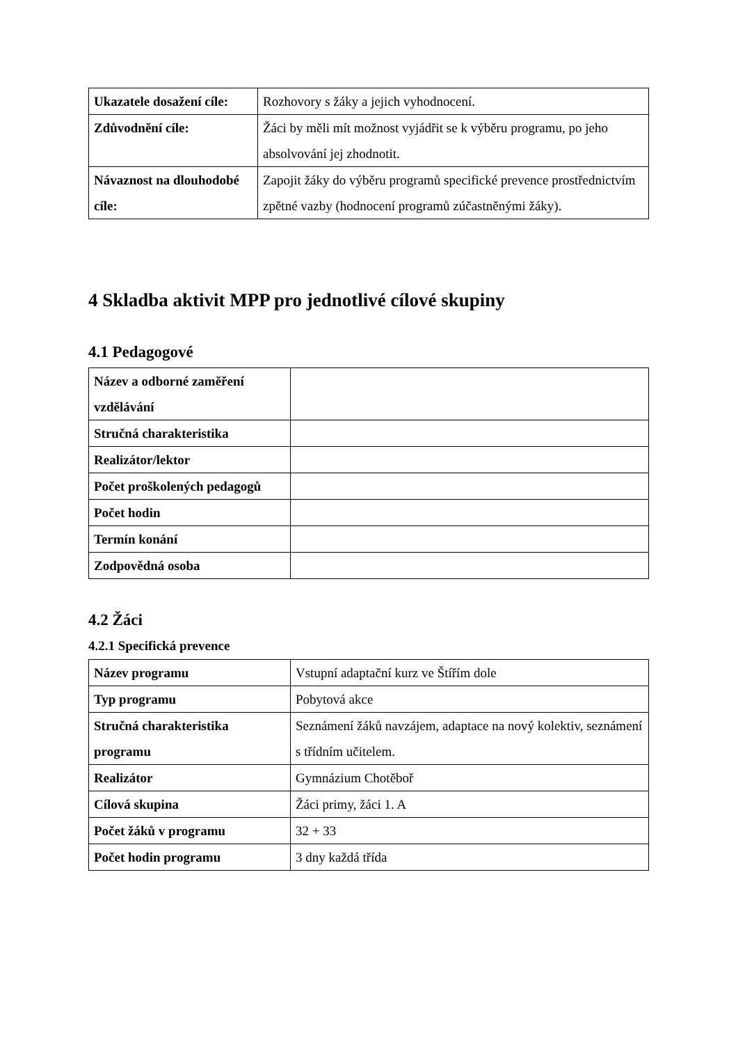| Ukazatele dosažení cíle: | Rozhovory s žáky a jejich vyhodnocení. |
| Zdůvodnění cíle: | Žáci by měli mít možnost vyjádřit se k výběru programu, po jeho absolvování jej zhodnotit. |
| Návaznost na dlouhodobé cíle: | Zapojit žáky do výběru programů specifické prevence prostřednictvím zpětné vazby (hodnocení programů zúčastněnými žáky). |
4 Skladba aktivit MPP pro jednotlivé cílové skupiny
4.1 Pedagogové
| Název a odborné zaměření vzdělávání | |
| Stručná charakteristika | |
| Realizátor/lektor | |
| Počet proškolených pedagogů | |
| Počet hodin | |
| Termín konání | |
| Zodpovědná osoba | |
4.2 Žáci
4.2.1 Specifická prevence
| Název programu | Vstupní adaptační kurz ve Štířím dole |
| Typ programu | Pobytová akce |
| Stručná charakteristika programu | Seznámení žáků navzájem, adaptace na nový kolektiv, seznámení s třídním učitelem. |
| Realizátor | Gymnázium Chotěboř |
| Cílová skupina | Žáci primy, žáci 1. A |
| Počet žáků v programu | 32 + 33 |
| Počet hodin programu | 3 dny každá třída |